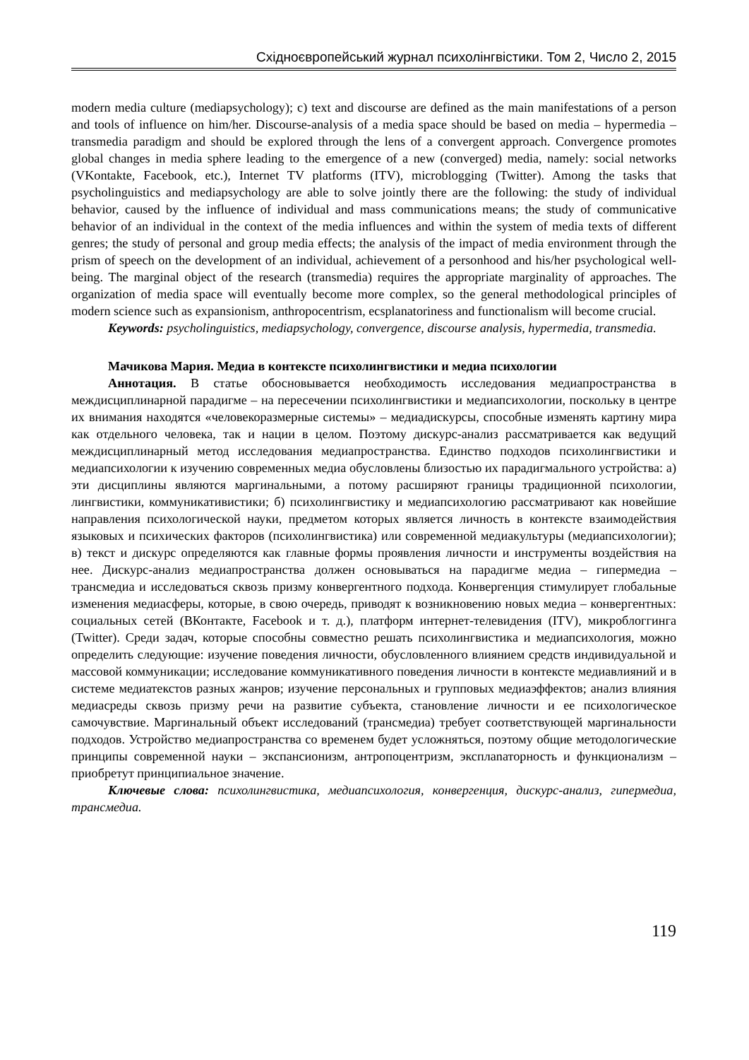Східноєвропейський журнал психолінгвістики. Том 2, Число 2, 2015
modern media culture (mediapsychology); c) text and discourse are defined as the main manifestations of a person and tools of influence on him/her. Discourse-analysis of a media space should be based on media – hypermedia – transmedia paradigm and should be explored through the lens of a convergent approach. Convergence promotes global changes in media sphere leading to the emergence of a new (converged) media, namely: social networks (VKontakte, Facebook, etc.), Internet TV platforms (ITV), microblogging (Twitter). Among the tasks that psycholinguistics and mediapsychology are able to solve jointly there are the following: the study of individual behavior, caused by the influence of individual and mass communications means; the study of communicative behavior of an individual in the context of the media influences and within the system of media texts of different genres; the study of personal and group media effects; the analysis of the impact of media environment through the prism of speech on the development of an individual, achievement of a personhood and his/her psychological well-being. The marginal object of the research (transmedia) requires the appropriate marginality of approaches. The organization of media space will eventually become more complex, so the general methodological principles of modern science such as expansionism, anthropocentrism, ecsplanatoriness and functionalism will become crucial.
Keywords: psycholinguistics, mediapsychology, convergence, discourse analysis, hypermedia, transmedia.
Мачикова Мария. Медиа в контексте психолингвистики и медиа психологии
Аннотация. В статье обосновывается необходимость исследования медиапространства в междисциплинарной парадигме – на пересечении психолингвистики и медиапсихологии, поскольку в центре их внимания находятся «человекоразмерные системы» – медиадискурсы, способные изменять картину мира как отдельного человека, так и нации в целом. Поэтому дискурс-анализ рассматривается как ведущий междисциплинарный метод исследования медиапространства. Единство подходов психолингвистики и медиапсихологии к изучению современных медиа обусловлены близостью их парадигмального устройства: а) эти дисциплины являются маргинальными, а потому расширяют границы традиционной психологии, лингвистики, коммуникативистики; б) психолингвистику и медиапсихологию рассматривают как новейшие направления психологической науки, предметом которых является личность в контексте взаимодействия языковых и психических факторов (психолингвистика) или современной медиакультуры (медиапсихологии); в) текст и дискурс определяются как главные формы проявления личности и инструменты воздействия на нее. Дискурс-анализ медиапространства должен основываться на парадигме медиа – гипермедиа – трансмедиа и исследоваться сквозь призму конвергентного подхода. Конвергенция стимулирует глобальные изменения медиасферы, которые, в свою очередь, приводят к возникновению новых медиа – конвергентных: социальных сетей (ВКонтакте, Facebook и т. д.), платформ интернет-телевидения (ITV), микроблоггинга (Twitter). Среди задач, которые способны совместно решать психолингвистика и медиапсихология, можно определить следующие: изучение поведения личности, обусловленного влиянием средств индивидуальной и массовой коммуникации; исследование коммуникативного поведения личности в контексте медиавлияний и в системе медиатекстов разных жанров; изучение персональных и групповых медиаэффектов; анализ влияния медиасреды сквозь призму речи на развитие субъекта, становление личности и ее психологическое самочувствие. Маргинальный объект исследований (трансмедиа) требует соответствующей маргинальности подходов. Устройство медиапространства со временем будет усложняться, поэтому общие методологические принципы современной науки – экспансионизм, антропоцентризм, эксплanаторность и функционализм – приобретут принципиальное значение.
Ключевые слова: психолингвистика, медиапсихология, конвергенция, дискурс-анализ, гипермедиа, трансмедиа.
119